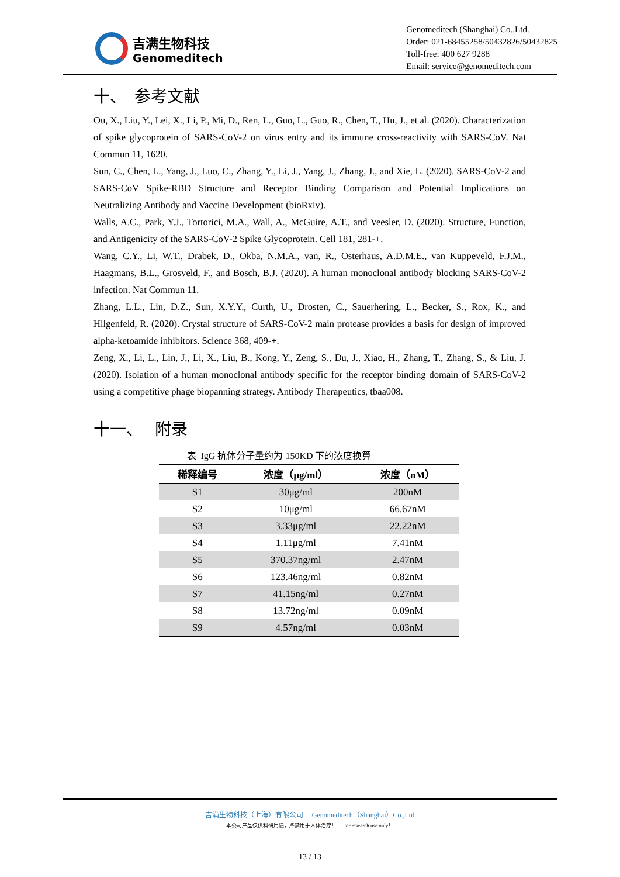吉满生物科技
Genomeditech
Genomeditech (Shanghai) Co.,Ltd.
Order: 021-68455258/50432826/50432825
Toll-free: 400 627 9288
Email: service@genomeditech.com
十、 参考文献
Ou, X., Liu, Y., Lei, X., Li, P., Mi, D., Ren, L., Guo, L., Guo, R., Chen, T., Hu, J., et al. (2020). Characterization of spike glycoprotein of SARS-CoV-2 on virus entry and its immune cross-reactivity with SARS-CoV. Nat Commun 11, 1620.
Sun, C., Chen, L., Yang, J., Luo, C., Zhang, Y., Li, J., Yang, J., Zhang, J., and Xie, L. (2020). SARS-CoV-2 and SARS-CoV Spike-RBD Structure and Receptor Binding Comparison and Potential Implications on Neutralizing Antibody and Vaccine Development (bioRxiv).
Walls, A.C., Park, Y.J., Tortorici, M.A., Wall, A., McGuire, A.T., and Veesler, D. (2020). Structure, Function, and Antigenicity of the SARS-CoV-2 Spike Glycoprotein. Cell 181, 281-+.
Wang, C.Y., Li, W.T., Drabek, D., Okba, N.M.A., van, R., Osterhaus, A.D.M.E., van Kuppeveld, F.J.M., Haagmans, B.L., Grosveld, F., and Bosch, B.J. (2020). A human monoclonal antibody blocking SARS-CoV-2 infection. Nat Commun 11.
Zhang, L.L., Lin, D.Z., Sun, X.Y.Y., Curth, U., Drosten, C., Sauerhering, L., Becker, S., Rox, K., and Hilgenfeld, R. (2020). Crystal structure of SARS-CoV-2 main protease provides a basis for design of improved alpha-ketoamide inhibitors. Science 368, 409-+.
Zeng, X., Li, L., Lin, J., Li, X., Liu, B., Kong, Y., Zeng, S., Du, J., Xiao, H., Zhang, T., Zhang, S., & Liu, J. (2020). Isolation of a human monoclonal antibody specific for the receptor binding domain of SARS-CoV-2 using a competitive phage biopanning strategy. Antibody Therapeutics, tbaa008.
十一、 附录
表 IgG 抗体分子量约为 150KD 下的浓度换算
| 稀释编号 | 浓度（μg/ml） | 浓度（nM） |
| --- | --- | --- |
| S1 | 30μg/ml | 200nM |
| S2 | 10μg/ml | 66.67nM |
| S3 | 3.33μg/ml | 22.22nM |
| S4 | 1.11μg/ml | 7.41nM |
| S5 | 370.37ng/ml | 2.47nM |
| S6 | 123.46ng/ml | 0.82nM |
| S7 | 41.15ng/ml | 0.27nM |
| S8 | 13.72ng/ml | 0.09nM |
| S9 | 4.57ng/ml | 0.03nM |
吉满生物科技（上海）有限公司 Genomeditech（Shanghai）Co.,Ltd
本公司产品仅供科研用途，严禁用于人体治疗！ For research use only！
13 / 13